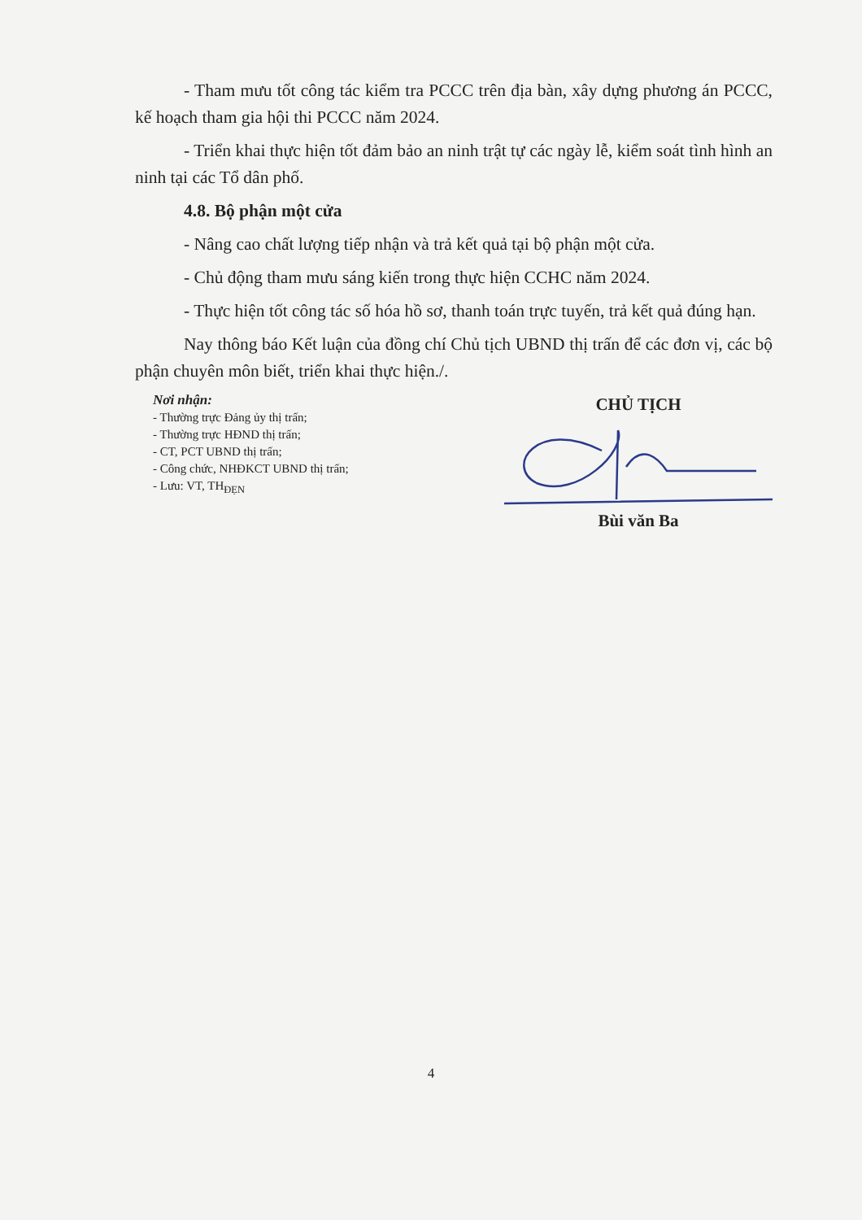- Tham mưu tốt công tác kiểm tra PCCC trên địa bàn, xây dựng phương án PCCC, kế hoạch tham gia hội thi PCCC năm 2024.
- Triển khai thực hiện tốt đảm bảo an ninh trật tự các ngày lễ, kiểm soát tình hình an ninh tại các Tổ dân phố.
4.8. Bộ phận một cửa
- Nâng cao chất lượng tiếp nhận và trả kết quả tại bộ phận một cửa.
- Chủ động tham mưu sáng kiến trong thực hiện CCHC năm 2024.
- Thực hiện tốt công tác số hóa hồ sơ, thanh toán trực tuyến, trả kết quả đúng hạn.
Nay thông báo Kết luận của đồng chí Chủ tịch UBND thị trấn để các đơn vị, các bộ phận chuyên môn biết, triển khai thực hiện./.
Nơi nhận:
- Thường trực Đảng ủy thị trấn;
- Thường trực HĐND thị trấn;
- CT, PCT UBND thị trấn;
- Công chức, NHĐKCT UBND thị trấn;
- Lưu: VT, TH<sub>ĐẸN</sub>
CHỦ TỊCH
Bùi văn Ba
4